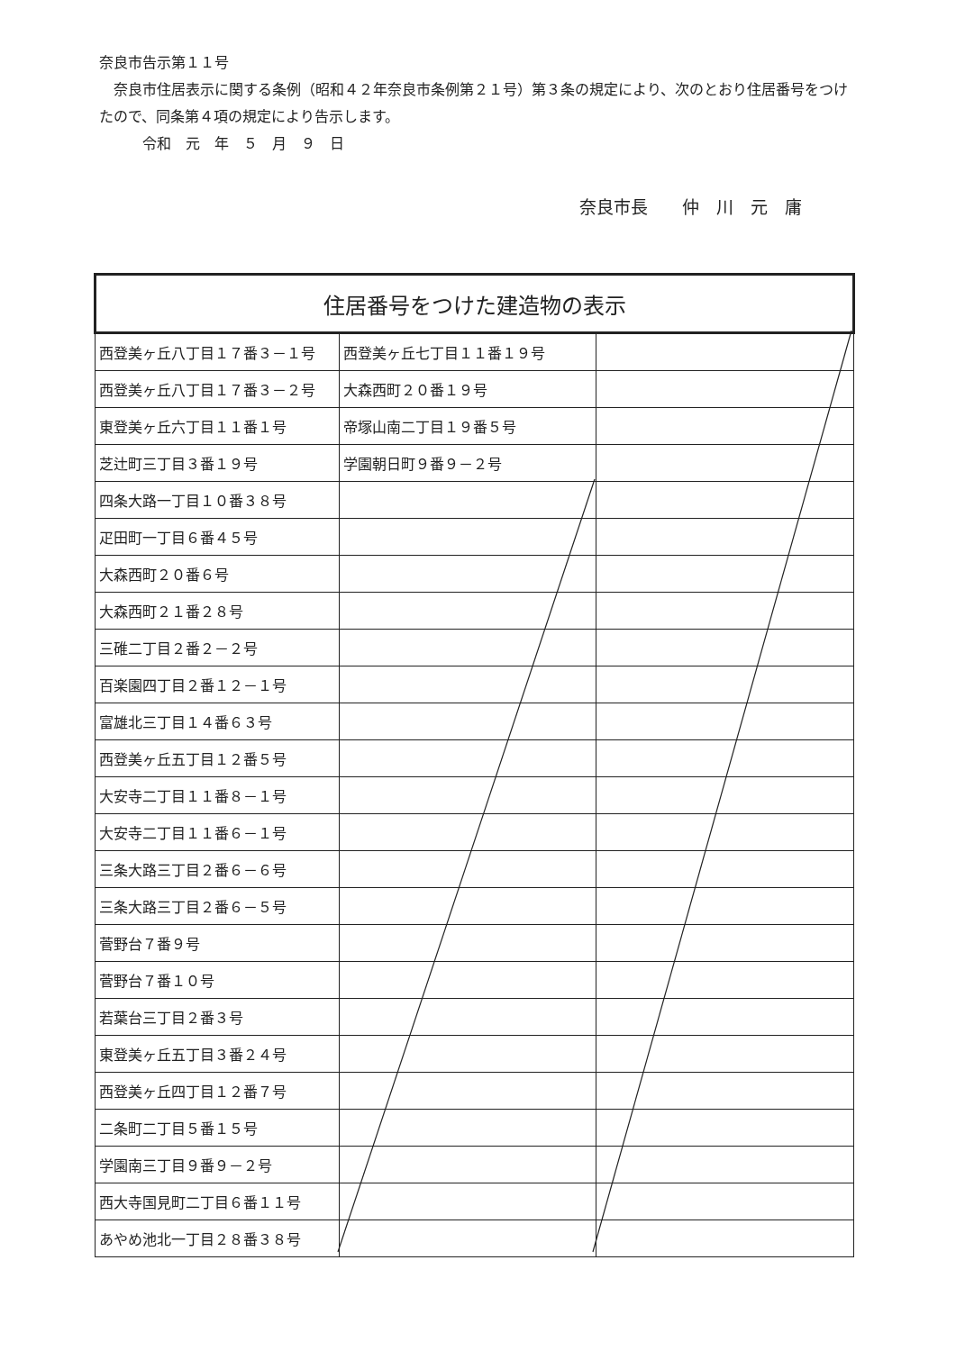奈良市告示第１１号
　奈良市住居表示に関する条例（昭和４２年奈良市条例第２１号）第３条の規定により、次のとおり住居番号をつけたので、同条第４項の規定により告示します。
　　　令和　元　年　５　月　９　日
奈良市長　　仲　川　元　庸
| 住居番号をつけた建造物の表示 | | |
| --- | --- | --- |
| 西登美ヶ丘八丁目１７番３－１号 | 西登美ヶ丘七丁目１１番１９号 | |
| 西登美ヶ丘八丁目１７番３－２号 | 大森西町２０番１９号 | |
| 東登美ヶ丘六丁目１１番１号 | 帝塚山南二丁目１９番５号 | |
| 芝辻町三丁目３番１９号 | 学園朝日町９番９－２号 | |
| 四条大路一丁目１０番３８号 | | |
| 疋田町一丁目６番４５号 | | |
| 大森西町２０番６号 | | |
| 大森西町２１番２８号 | | |
| 三碓二丁目２番２－２号 | | |
| 百楽園四丁目２番１２－１号 | | |
| 富雄北三丁目１４番６３号 | | |
| 西登美ヶ丘五丁目１２番５号 | | |
| 大安寺二丁目１１番８－１号 | | |
| 大安寺二丁目１１番６－１号 | | |
| 三条大路三丁目２番６－６号 | | |
| 三条大路三丁目２番６－５号 | | |
| 菅野台７番９号 | | |
| 菅野台７番１０号 | | |
| 若葉台三丁目２番３号 | | |
| 東登美ヶ丘五丁目３番２４号 | | |
| 西登美ヶ丘四丁目１２番７号 | | |
| 二条町二丁目５番１５号 | | |
| 学園南三丁目９番９－２号 | | |
| 西大寺国見町二丁目６番１１号 | | |
| あやめ池北一丁目２８番３８号 | | |